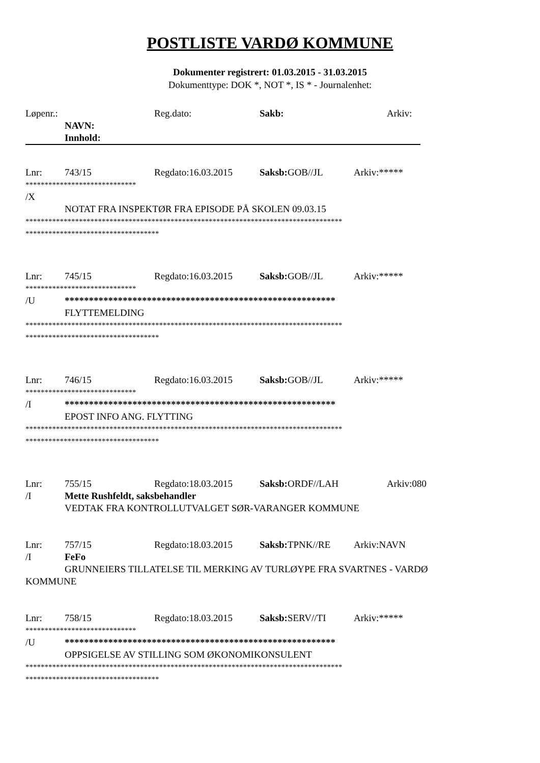POSTLISTE VARDØ KOMMUNE
Dokumenter registrert: 01.03.2015 - 31.03.2015
Dokumenttype: DOK *, NOT *, IS * - Journalenhet:
Løpenr.: Reg.dato: Sakb: Arkiv:
NAVN:
Innhold:
Lnr: 743/15 Regdato:16.03.2015 Saksb: GOB//JL Arkiv:*****
*****************************
/X
NOTAT FRA INSPEKTØR FRA EPISODE PÅ SKOLEN 09.03.15
***********************************************************************************
***********************************
Lnr: 745/15 Regdato:16.03.2015 Saksb: GOB//JL Arkiv:*****
*****************************
/U ********************************************************
FLYTTEMELDING
***********************************************************************************
***********************************
Lnr: 746/15 Regdato:16.03.2015 Saksb: GOB//JL Arkiv:*****
*****************************
/I ********************************************************
EPOST INFO ANG. FLYTTING
***********************************************************************************
***********************************
Lnr: 755/15 Regdato:18.03.2015 Saksb: ORDF//LAH Arkiv:080
/I Mette Rushfeldt, saksbehandler
VEDTAK FRA KONTROLLUTVALGET SØR-VARANGER KOMMUNE
Lnr: 757/15 Regdato:18.03.2015 Saksb: TPNK//RE Arkiv:NAVN
/I FeFo
GRUNNEIERS TILLATELSE TIL MERKING AV TURLØYPE FRA SVARTNES - VARDØ
KOMMUNE
Lnr: 758/15 Regdato:18.03.2015 Saksb: SERV//TI Arkiv:*****
*****************************
/U ********************************************************
OPPSIGELSE AV STILLING SOM ØKONOMIKONSULENT
***********************************************************************************
***********************************